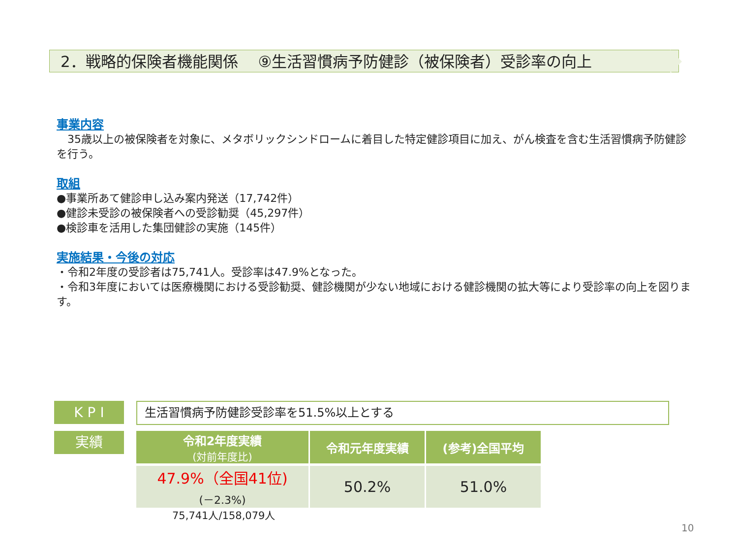2．戦略的保険者機能関係　 ⑨生活習慣病予防健診（被保険者）受診率の向上
事業内容
　35歳以上の被保険者を対象に、メタボリックシンドロームに着目した特定健診項目に加え、がん検査を含む生活習慣病予防健診を行う。
取組
●事業所あて健診申し込み案内発送（17,742件）
●健診未受診の被保険者への受診勧奨（45,297件）
●検診車を活用した集団健診の実施（145件）
実施結果・今後の対応
・令和2年度の受診者は75,741人。受診率は47.9%となった。
・令和3年度においては医療機関における受診勧奨、健診機関が少ない地域における健診機関の拡大等により受診率の向上を図ります。
K P I 生活習慣病予防健診受診率を51.5%以上とする
実績
| 令和2年度実績 (対前年度比) | 令和元年度実績 | (参考)全国平均 |
| --- | --- | --- |
| 47.9%（全国41位) (－2.3%) | 50.2% | 51.0% |
75,741人/158,079人
10